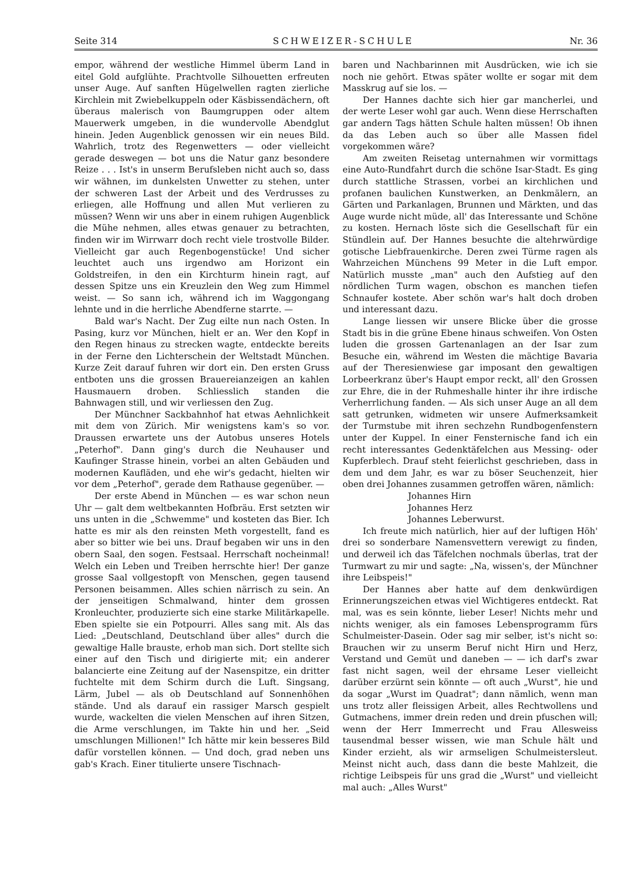Seite 314 SCHWEIZER-SCHULE Nr. 36
empor, während der westliche Himmel überm Land in eitel Gold aufglühte. Prachtvolle Silhouetten erfreuten unser Auge. Auf sanften Hügelwellen ragten zierliche Kirchlein mit Zwiebelkuppeln oder Käsbissendächern, oft überaus malerisch von Baumgruppen oder altem Mauerwerk umgeben, in die wundervolle Abendglut hinein. Jeden Augenblick genossen wir ein neues Bild. Wahrlich, trotz des Regenwetters — oder vielleicht gerade deswegen — bot uns die Natur ganz besondere Reize . . . Ist's in unserm Berufsleben nicht auch so, dass wir wähnen, im dunkelsten Unwetter zu stehen, unter der schweren Last der Arbeit und des Verdrusses zu erliegen, alle Hoffnung und allen Mut verlieren zu müssen? Wenn wir uns aber in einem ruhigen Augenblick die Mühe nehmen, alles etwas genauer zu betrachten, finden wir im Wirrwarr doch recht viele trostvolle Bilder. Vielleicht gar auch Regenbogenstücke! Und sicher leuchtet auch uns irgendwo am Horizont ein Goldstreifen, in den ein Kirchturm hinein ragt, auf dessen Spitze uns ein Kreuzlein den Weg zum Himmel weist. — So sann ich, während ich im Waggongang lehnte und in die herrliche Abendferne starrte. —
Bald war's Nacht. Der Zug eilte nun nach Osten. In Pasing, kurz vor München, hielt er an. Wer den Kopf in den Regen hinaus zu strecken wagte, entdeckte bereits in der Ferne den Lichterschein der Weltstadt München. Kurze Zeit darauf fuhren wir dort ein. Den ersten Gruss entboten uns die grossen Brauereianzeigen an kahlen Hausmauern droben. Schliesslich standen die Bahnwagen still, und wir verliessen den Zug.
Der Münchner Sackbahnhof hat etwas Aehnlichkeit mit dem von Zürich. Mir wenigstens kam's so vor. Draussen erwartete uns der Autobus unseres Hotels „Peterhof". Dann ging's durch die Neuhauser und Kaufinger Strasse hinein, vorbei an alten Gebäuden und modernen Kaufläden, und ehe wir's gedacht, hielten wir vor dem „Peterhof", gerade dem Rathause gegenüber. —
Der erste Abend in München — es war schon neun Uhr — galt dem weltbekannten Hofbräu. Erst setzten wir uns unten in die „Schwemme" und kosteten das Bier. Ich hatte es mir als den reinsten Meth vorgestellt, fand es aber so bitter wie bei uns. Drauf begaben wir uns in den obern Saal, den sogen. Festsaal. Herrschaft nocheinmal! Welch ein Leben und Treiben herrschte hier! Der ganze grosse Saal vollgestopft von Menschen, gegen tausend Personen beisammen. Alles schien närrisch zu sein. An der jenseitigen Schmalwand, hinter dem grossen Kronleuchter, produzierte sich eine starke Militärkapelle. Eben spielte sie ein Potpourri. Alles sang mit. Als das Lied: „Deutschland, Deutschland über alles" durch die gewaltige Halle brauste, erhob man sich. Dort stellte sich einer auf den Tisch und dirigierte mit; ein anderer balancierte eine Zeitung auf der Nasenspitze, ein dritter fuchtelte mit dem Schirm durch die Luft. Singsang, Lärm, Jubel — als ob Deutschland auf Sonnenhöhen stände. Und als darauf ein rassiger Marsch gespielt wurde, wackelten die vielen Menschen auf ihren Sitzen, die Arme verschlungen, im Takte hin und her. „Seid umschlungen Millionen!" Ich hätte mir kein besseres Bild dafür vorstellen können. — Und doch, grad neben uns gab's Krach. Einer titulierte unsere Tischnach-
baren und Nachbarinnen mit Ausdrücken, wie ich sie noch nie gehört. Etwas später wollte er sogar mit dem Masskrug auf sie los. —
Der Hannes dachte sich hier gar mancherlei, und der werte Leser wohl gar auch. Wenn diese Herrschaften gar andern Tags hätten Schule halten müssen! Ob ihnen da das Leben auch so über alle Massen fidel vorgekommen wäre?
Am zweiten Reisetag unternahmen wir vormittags eine Auto-Rundfahrt durch die schöne Isar-Stadt. Es ging durch stattliche Strassen, vorbei an kirchlichen und profanen baulichen Kunstwerken, an Denkmälern, an Gärten und Parkanlagen, Brunnen und Märkten, und das Auge wurde nicht müde, all' das Interessante und Schöne zu kosten. Hernach löste sich die Gesellschaft für ein Stündlein auf. Der Hannes besuchte die altehrwürdige gotische Liebfrauenkirche. Deren zwei Türme ragen als Wahrzeichen Münchens 99 Meter in die Luft empor. Natürlich musste „man" auch den Aufstieg auf den nördlichen Turm wagen, obschon es manchen tiefen Schnaufer kostete. Aber schön war's halt doch droben und interessant dazu.
Lange liessen wir unsere Blicke über die grosse Stadt bis in die grüne Ebene hinaus schweifen. Von Osten luden die grossen Gartenanlagen an der Isar zum Besuche ein, während im Westen die mächtige Bavaria auf der Theresienwiese gar imposant den gewaltigen Lorbeerkranz über's Haupt empor reckt, all' den Grossen zur Ehre, die in der Ruhmeshalle hinter ihr ihre irdische Verherrlichung fanden. — Als sich unser Auge an all dem satt getrunken, widmeten wir unsere Aufmerksamkeit der Turmstube mit ihren sechzehn Rundbogenfenstern unter der Kuppel. In einer Fensternische fand ich ein recht interessantes Gedenktäfelchen aus Messing- oder Kupferblech. Drauf steht feierlichst geschrieben, dass in dem und dem Jahr, es war zu böser Seuchenzeit, hier oben drei Johannes zusammen getroffen wären, nämlich:
Johannes Hirn
Johannes Herz
Johannes Leberwurst.
Ich freute mich natürlich, hier auf der luftigen Höh' drei so sonderbare Namensvettern verewigt zu finden, und derweil ich das Täfelchen nochmals überlas, trat der Turmwart zu mir und sagte: „Na, wissen's, der Münchner ihre Leibspeis!"
Der Hannes aber hatte auf dem denkwürdigen Erinnerungszeichen etwas viel Wichtigeres entdeckt. Rat mal, was es sein könnte, lieber Leser! Nichts mehr und nichts weniger, als ein famoses Lebensprogramm fürs Schulmeister-Dasein. Oder sag mir selber, ist's nicht so: Brauchen wir zu unserm Beruf nicht Hirn und Herz, Verstand und Gemüt und daneben — — ich darf's zwar fast nicht sagen, weil der ehrsame Leser vielleicht darüber erzürnt sein könnte — oft auch „Wurst", hie und da sogar „Wurst im Quadrat"; dann nämlich, wenn man uns trotz aller fleissigen Arbeit, alles Rechtwollens und Gutmachens, immer drein reden und drein pfuschen will; wenn der Herr Immerrecht und Frau Allesweiss tausendmal besser wissen, wie man Schule hält und Kinder erzieht, als wir armseligen Schulmeistersleut. Meinst nicht auch, dass dann die beste Mahlzeit, die richtige Leibspeis für uns grad die „Wurst" und vielleicht mal auch: „Alles Wurst"